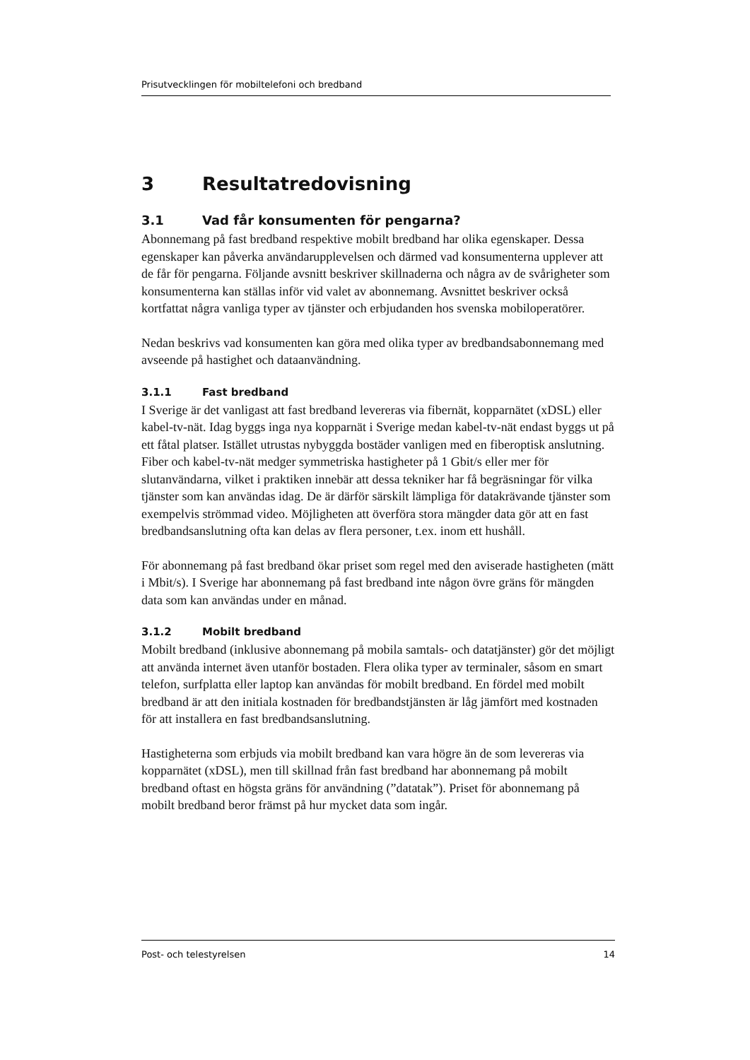Prisutvecklingen för mobiltelefoni och bredband
3 Resultatredovisning
3.1 Vad får konsumenten för pengarna?
Abonnemang på fast bredband respektive mobilt bredband har olika egenskaper. Dessa egenskaper kan påverka användarupplevelsen och därmed vad konsumenterna upplever att de får för pengarna. Följande avsnitt beskriver skillnaderna och några av de svårigheter som konsumenterna kan ställas inför vid valet av abonnemang. Avsnittet beskriver också kortfattat några vanliga typer av tjänster och erbjudanden hos svenska mobiloperatörer.
Nedan beskrivs vad konsumenten kan göra med olika typer av bredbandsabonnemang med avseende på hastighet och dataanvändning.
3.1.1 Fast bredband
I Sverige är det vanligast att fast bredband levereras via fibernät, kopparnätet (xDSL) eller kabel-tv-nät. Idag byggs inga nya kopparnät i Sverige medan kabel-tv-nät endast byggs ut på ett fåtal platser. Istället utrustas nybyggda bostäder vanligen med en fiberoptisk anslutning. Fiber och kabel-tv-nät medger symmetriska hastigheter på 1 Gbit/s eller mer för slutanvändarna, vilket i praktiken innebär att dessa tekniker har få begräsningar för vilka tjänster som kan användas idag. De är därför särskilt lämpliga för datakrävande tjänster som exempelvis strömmad video. Möjligheten att överföra stora mängder data gör att en fast bredbandsanslutning ofta kan delas av flera personer, t.ex. inom ett hushåll.
För abonnemang på fast bredband ökar priset som regel med den aviserade hastigheten (mätt i Mbit/s). I Sverige har abonnemang på fast bredband inte någon övre gräns för mängden data som kan användas under en månad.
3.1.2 Mobilt bredband
Mobilt bredband (inklusive abonnemang på mobila samtals- och datatjänster) gör det möjligt att använda internet även utanför bostaden. Flera olika typer av terminaler, såsom en smart telefon, surfplatta eller laptop kan användas för mobilt bredband. En fördel med mobilt bredband är att den initiala kostnaden för bredbandstjänsten är låg jämfört med kostnaden för att installera en fast bredbandsanslutning.
Hastigheterna som erbjuds via mobilt bredband kan vara högre än de som levereras via kopparnätet (xDSL), men till skillnad från fast bredband har abonnemang på mobilt bredband oftast en högsta gräns för användning (”datatak”). Priset för abonnemang på mobilt bredband beror främst på hur mycket data som ingår.
Post- och telestyrelsen 14